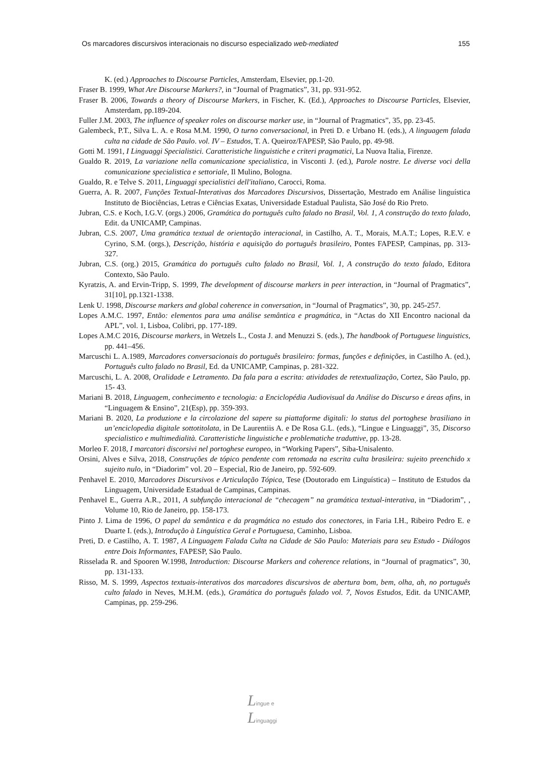Os marcadores discursivos interacionais no discurso especializado web-mediated 155
K. (ed.) Approaches to Discourse Particles, Amsterdam, Elsevier, pp.1-20.
Fraser B. 1999, What Are Discourse Markers?, in “Journal of Pragmatics”, 31, pp. 931-952.
Fraser B. 2006, Towards a theory of Discourse Markers, in Fischer, K. (Ed.), Approaches to Discourse Particles, Elsevier, Amsterdam, pp.189-204.
Fuller J.M. 2003, The influence of speaker roles on discourse marker use, in “Journal of Pragmatics”, 35, pp. 23-45.
Galembeck, P.T., Silva L. A. e Rosa M.M. 1990, O turno conversacional, in Preti D. e Urbano H. (eds.), A linguagem falada culta na cidade de São Paulo. vol. IV – Estudos, T. A. Queiroz/FAPESP, São Paulo, pp. 49-98.
Gotti M. 1991, I Linguaggi Specialistici. Caratteristiche linguistiche e criteri pragmatici, La Nuova Italia, Firenze.
Gualdo R. 2019, La variazione nella comunicazione specialistica, in Visconti J. (ed.), Parole nostre. Le diverse voci della comunicazione specialistica e settoriale, Il Mulino, Bologna.
Gualdo, R. e Telve S. 2011, Linguaggi specialistici dell'italiano, Carocci, Roma.
Guerra, A. R. 2007, Funções Textual-Interativas dos Marcadores Discursivos, Dissertação, Mestrado em Análise linguística Instituto de Biociências, Letras e Ciências Exatas, Universidade Estadual Paulista, São José do Rio Preto.
Jubran, C.S. e Koch, I.G.V. (orgs.) 2006, Gramática do português culto falado no Brasil, Vol. 1, A construção do texto falado, Edit. da UNICAMP, Campinas.
Jubran, C.S. 2007, Uma gramática textual de orientação interacional, in Castilho, A. T., Morais, M.A.T.; Lopes, R.E.V. e Cyrino, S.M. (orgs.), Descrição, história e aquisição do português brasileiro, Pontes FAPESP, Campinas, pp. 313-327.
Jubran, C.S. (org.) 2015, Gramática do português culto falado no Brasil, Vol. 1, A construção do texto falado, Editora Contexto, São Paulo.
Kyratzis, A. and Ervin-Tripp, S. 1999, The development of discourse markers in peer interaction, in “Journal of Pragmatics”, 31[10], pp.1321-1338.
Lenk U. 1998, Discourse markers and global coherence in conversation, in “Journal of Pragmatics”, 30, pp. 245-257.
Lopes A.M.C. 1997, Então: elementos para uma análise semântica e pragmática, in “Actas do XII Encontro nacional da APL”, vol. 1, Lisboa, Colibri, pp. 177-189.
Lopes A.M.C 2016, Discourse markers, in Wetzels L., Costa J. and Menuzzi S. (eds.), The handbook of Portuguese linguistics, pp. 441–456.
Marcuschi L. A.1989, Marcadores conversacionais do português brasileiro: formas, funções e definições, in Castilho A. (ed.), Português culto falado no Brasil, Ed. da UNICAMP, Campinas, p. 281-322.
Marcuschi, L. A. 2008, Oralidade e Letramento. Da fala para a escrita: atividades de retextualização, Cortez, São Paulo, pp. 15- 43.
Mariani B. 2018, Linguagem, conhecimento e tecnologia: a Enciclopédia Audiovisual da Análise do Discurso e áreas afins, in “Linguagem & Ensino”, 21(Esp), pp. 359-393.
Mariani B. 2020, La produzione e la circolazione del sapere su piattaforme digitali: lo status del portoghese brasiliano in un’enciclopedia digitale sottotitolata, in De Laurentiis A. e De Rosa G.L. (eds.), “Lingue e Linguaggi”, 35, Discorso specialistico e multimedialità. Caratteristiche linguistiche e problematiche traduttive, pp. 13-28.
Morleo F. 2018, I marcatori discorsivi nel portoghese europeo, in “Working Papers”, Siba-Unisalento.
Orsini, Alves e Silva, 2018, Construções de tópico pendente com retomada na escrita culta brasileira: sujeito preenchido x sujeito nulo, in “Diadorim” vol. 20 – Especial, Rio de Janeiro, pp. 592-609.
Penhavel E. 2010, Marcadores Discursivos e Articulação Tópica, Tese (Doutorado em Linguística) – Instituto de Estudos da Linguagem, Universidade Estadual de Campinas, Campinas.
Penhavel E., Guerra A.R., 2011, A subfunção interacional de “checagem” na gramática textual-interativa, in “Diadorim”, , Volume 10, Rio de Janeiro, pp. 158-173.
Pinto J. Lima de 1996, O papel da semântica e da pragmática no estudo dos conectores, in Faria I.H., Ribeiro Pedro E. e Duarte I. (eds.), Introdução à Linguística Geral e Portuguesa, Caminho, Lisboa.
Preti, D. e Castilho, A. T. 1987, A Linguagem Falada Culta na Cidade de São Paulo: Materiais para seu Estudo - Diálogos entre Dois Informantes, FAPESP, São Paulo.
Risselada R. and Spooren W.1998, Introduction: Discourse Markers and coherence relations, in “Journal of pragmatics”, 30, pp. 131-133.
Risso, M. S. 1999, Aspectos textuais-interativos dos marcadores discursivos de abertura bom, bem, olha, ah, no português culto falado in Neves, M.H.M. (eds.), Gramática do português falado vol. 7, Novos Estudos, Edit. da UNICAMP, Campinas, pp. 259-296.
Lingue e
Linguaggi